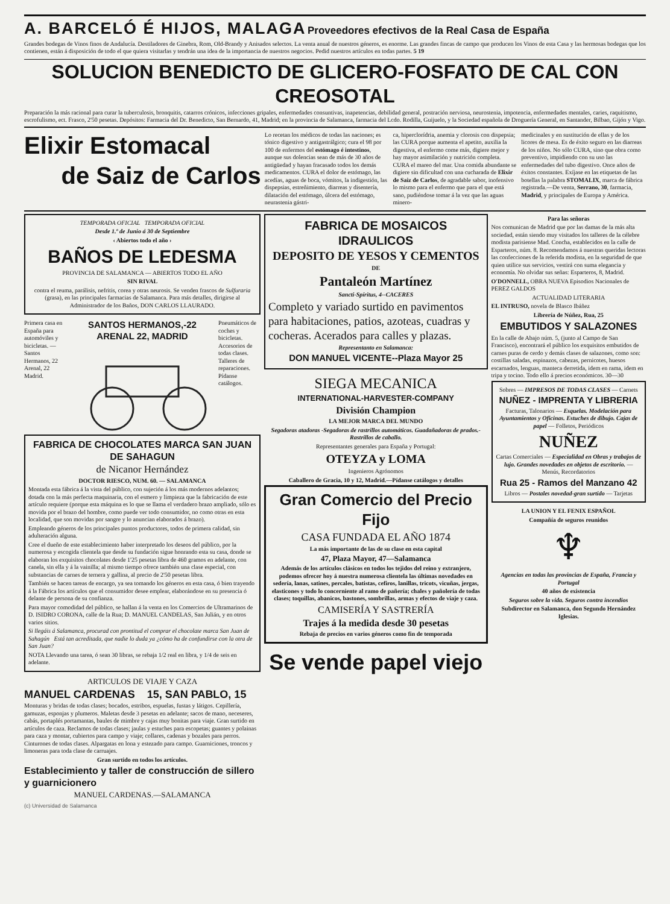A. BARCELÓ É HIJOS, MALAGA Proveedores efectivos de la Real Casa de España
Grandes bodegas de Vinos finos de Andalucía. Destiladores de Ginebra, Rom, Old-Brandy y Anisados selectos. La venta anual de nuestros géneros, es enorme. Las grandes fincas de campo que producen los Vinos de esta Casa y las hermosas bodegas que los contienen, están á disposición de todo el que quiera visitarlas y tendrán una idea de la importancia de nuestros negocios. Pedid nuestros artículos en todas partes. 5 19
SOLUCION BENEDICTO DE GLICERO-FOSFATO DE CAL CON CREOSOTAL
Preparación la más racional para curar la tuberculosis, bronquitis, catarros crónicos, infecciones gripales, enfermedades consuntivas, inapetencias, debilidad general, postración nerviosa, neurostenia, impotencia, enfermedades mentales, caries, raquitismo, escrofulismo, ect. Frasco, 2'50 pesetas. Depósitos: Farmacia del Dr. Benedicto, San Bernardo, 41, Madrid; en la provincia de Salamanca, farmacia del Lcdo. Rodilla, Guijuelo, y la Sociedad española de Droguería General, en Santander, Bilbao, Gijón y Vigo.
Elixir Estomacal
de Saiz de Carlos
Lo recetan los médicos de todas las naciones; es tónico digestivo y antigastrálgico; cura el 98 por 100 de enfermos del estómago é intestinos, aunque sus dolencias sean de más de 30 años de antigüedad y hayan fracasado todos los demás medicamentos. CURA el dolor de estómago, las acedías, aguas de boca, vómitos, la indigestión, las dispepsias, estreñimiento, diarreas y disentería, dilatación del estómago, úlcera del estómago, neurastenia gástri-
ca, hiperclorídria, anemia y clorosis con dispepsia; las CURA porque aumenta el apetito, auxilia la digestiva, el enfermo come más, digiere mejor y hay mayor asimilación y nutrición completa. CURA el mareo del mar. Una comida abundante se digiere sin dificultad con una cucharada de Elixir de Saiz de Carlos, de agradable sabor, inofensivo lo mismo para el enfermo que para el que está sano, pudiéndose tomar á la vez que las aguas minero-
medicinales y en sustitución de ellas y de los licores de mesa. Es de éxito seguro en las diarreas de los niños. No sólo CURA, sino que obra como preventivo, impidiendo con su uso las enfermedades del tubo digestivo. Once años de éxitos constantes. Exíjase en las etiquetas de las botellas la palabra STOMALIX, marca de fábrica registrada.—De venta, Serrano, 30, farmacia, Madrid, y principales de Europa y América.
TEMPORADA OFICIAL TEMPORADA OFICIAL
Desde 1.º de Junio á 30 de Septiembre
‹ Abiertos todo el año ›
BAÑOS DE LEDESMA
PROVINCIA DE SALAMANCA — ABIERTOS TODO EL AÑO
SIN RIVAL
contra el reuma, parálisis, nefritis, corea y otras neurosis. Se venden frascos de Sulfuraria (grasa), en las principales farmacias de Salamanca. Para más detalles, dirigirse al Administrador de los Baños, DON CARLOS LLAURADO.
Primera casa en España para automóviles y bicicletas. — Santos Hermanos, 22 Arenal, 22 Madrid.
SANTOS HERMANOS,-22 ARENAL 22, MADRID
Pneumáticos de coches y bicicletas. Accesorios de todas clases. Talleres de reparaciones. Pídanse catálogos.
FABRICA DE CHOCOLATES MARCA SAN JUAN DE SAHAGUN
de Nicanor Hernández
DOCTOR RIESCO, NUM. 60. — SALAMANCA
Montada esta fábrica á la vista del público, con sujeción á los más modernos adelantos; dotada con la más perfecta maquinaria, con el esmero y limpieza que la fabricación de este artículo requiere (porque esta máquina es lo que se llama el verdadero brazo ampliado, sólo es movida por el brazo del hombre, como puede ver todo consumidor, no como otras en esta localidad, que son movidas por sangre y lo anuncian elaborados á brazo).
Empleando géneros de los principales puntos productores, todos de primera calidad, sin adulteración alguna.
Cree el dueño de este establecimiento haber interpretado los deseos del público, por la numerosa y escogida clientela que desde su fundación sigue honrando esta su casa, donde se elaboran los exquisitos chocolates desde 1'25 pesetas libra de 460 gramos en adelante, con canela, sin ella y á la vainilla; al mismo tiempo ofrece también una clase especial, con substancias de carnes de ternera y gallina, al precio de 2'50 pesetas libra.
También se hacen tareas de encargo, ya sea tomando los géneros en esta casa, ó bien trayendo á la Fábrica los artículos que el consumidor desee emplear, elaborándose en su presencia ó delante de persona de su confianza.
Para mayor comodidad del público, se hallan á la venta en los Comercios de Ultramarinos de D. ISIDRO CORONA, calle de la Rua; D. MANUEL CANDELAS, San Julián, y en otros varios sitios.
Si llegáis á Salamanca, procurad con prontitud el comprar el chocolate marca San Juan de Sahagún Está tan acreditada, que nadie lo duda ya ¿cómo ha de confundirse con la otra de San Juan?
NOTA Llevando una tarea, ó sean 30 libras, se rebaja 1/2 real en libra, y 1/4 de seis en adelante.
ARTICULOS DE VIAJE Y CAZA
MANUEL CARDENAS 15, SAN PABLO, 15
Monturas y bridas de todas clases; bocados, estribos, espuelas, fustas y látigos. Cepillería, gamuzas, esponjas y plumeros. Maletas desde 3 pesetas en adelante; sacos de mano, neceseres, cabás, portaplés portamantas, baules de mimbre y cajas muy bonitas para viaje. Gran surtido en artículos de caza. Reclamos de todas clases; jaulas y estuches para escopetas; guantes y polainas para caza y montar, cubiertos para campo y viaje; collares, cadenas y bozales para perros. Cinturones de todas clases. Alpargatas en lona y estezado para campo. Guarniciones, troncos y limoneras para toda clase de carruajes.
Gran surtido en todos los artículos.
Establecimiento y taller de construcción de sillero y guarnicionero
MANUEL CARDENAS.—SALAMANCA
FABRICA DE MOSAICOS IDRAULICOS
DEPOSITO DE YESOS Y CEMENTOS
DE
Pantaleón Martínez
Sancti-Spíritus, 4--CACERES
Completo y variado surtido en pavimentos para habitaciones, patios, azoteas, cuadras y cocheras. Acerados para calles y plazas.
Representanto en Salamanca:
DON MANUEL VICENTE--Plaza Mayor 25
SIEGA MECANICA
INTERNATIONAL-HARVESTER-COMPANY
División Champion
LA MEJOR MARCA DEL MUNDO
Segadoras atadoras -Segadoras de rastrillos automáticos. Guadañadoras de prados.-Rastrillos de caballo.
Representantes generales para España y Portugal:
OTEYZA y LOMA
Ingenieros Agrónomos
Caballero de Gracia, 10 y 12, Madrid.—Pídanse catálogos y detalles
Gran Comercio del Precio Fijo
CASA FUNDADA EL AÑO 1874
La más importante de las de su clase en esta capital
47, Plaza Mayor, 47—Salamanca
Además de los artículos clásicos en todos los tejidos del reino y extranjero, podemos ofrecer hoy á nuestra numerosa clientela las últimas novedades en sedería, lanas, satines, percales, batistas, cefiros, lanillas, tricots, vicuñas, jergas, elasticones y todo lo concerniente al ramo de pañería; chales y pañolería de todas clases; toquillas, abanicos, bastones, sombrillas, armas y efectos de viaje y caza.
CAMISERÍA Y SASTRERÍA
Trajes á la medida desde 30 pesetas
Rebaja de precios en varios géneros como fin de temporada
Se vende papel viejo
Para las señoras
Nos comunican de Madrid que por las damas de la más alta sociedad, están siendo muy visitados los talleres de la célebre modista parisiense Mad. Concha, establecidos en la calle de Esparteros, núm. 8. Recomendamos á nuestras queridas lectoras las confecciones de la referida modista, en la seguridad de que quien utilice sus servicios, vestirá con suma elegancia y economía. No olvidar sus señas: Esparteros, 8, Madrid.
O'DONNELL, OBRA NUEVA Episodios Nacionales de PEREZ GALDOS
ACTUALIDAD LITERARIA
EL INTRUSO, novela de Blasco Ibáñez
Librería de Núñez, Rua, 25
EMBUTIDOS Y SALAZONES
En la calle de Abajo núm. 5, (junto al Campo de San Francisco), encontrará el público los exquisitos embutidos de carnes puras de cerdo y demás clases de salazones, como son: costillas saladas, espinazos, cabezas, pernicotes, huesos escarnados, lenguas, manteca derretida, idem en rama, idem en tripa y tocino. Todo ello á precios económicos. 30—30
Sobres — IMPRESOS DE TODAS CLASES — Carnets
NUÑEZ - IMPRENTA Y LIBRERIA
Facturas, Talonarios — Esquelas. Modelación para Ayuntamientos y Oficinas. Estuches de dibujo. Cajas de papel — Folletos, Periódicos
NUÑEZ
Cartas Comerciales — Especialidad en Obras y trabajos de lujo. Grandes novedades en objetos de escritorio. — Menús, Recordatorios
Rua 25 - Ramos del Manzano 42
Libros — Postales novedad-gran surtido — Tarjetas
LA UNION Y EL FENIX ESPAÑOL
Compañía de seguros reunidos
♆
Agencias en todas las provincias de España, Francia y Portugal
40 años de existencia
Seguros sobre la vida. Seguros contra incendios
Subdirector en Salamanca, don Segundo Hernández Iglesias.
(c) Universidad de Salamanca